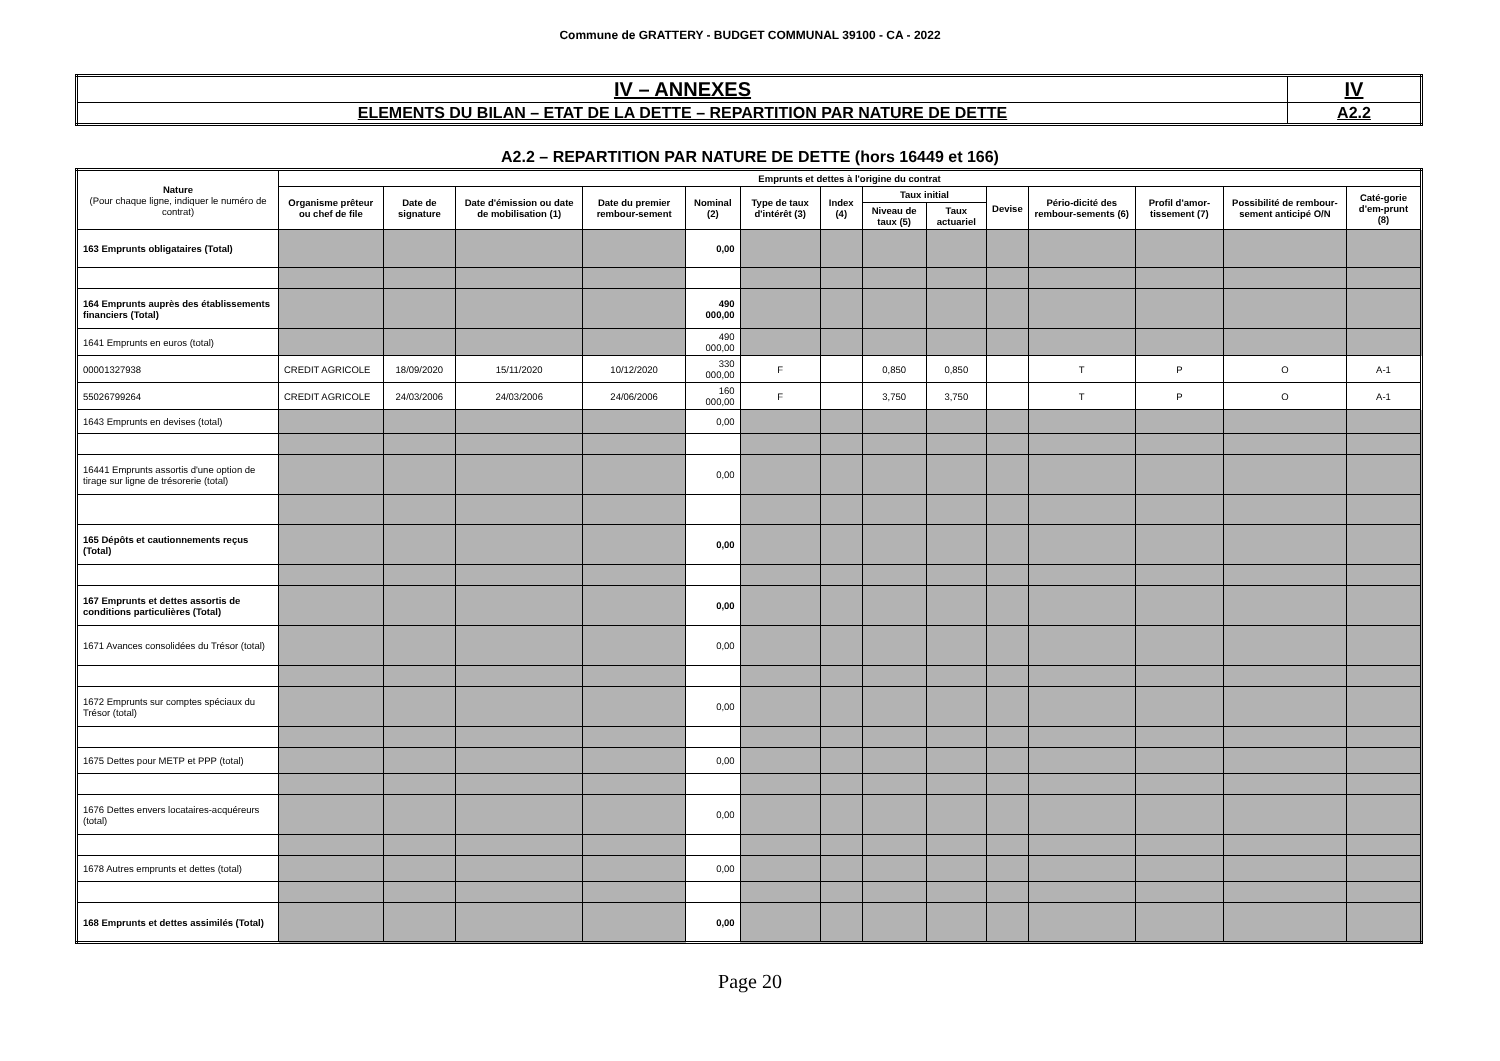Commune de GRATTERY - BUDGET COMMUNAL 39100 - CA - 2022
| IV – ANNEXES | IV |
| ELEMENTS DU BILAN – ETAT DE LA DETTE – REPARTITION PAR NATURE DE DETTE | A2.2 |
A2.2 – REPARTITION PAR NATURE DE DETTE (hors 16449 et 166)
| Nature (Pour chaque ligne, indiquer le numéro de contrat) | Emprunts et dettes à l'origine du contrat | | | | | | | | | | | | | |
| --- | --- | --- | --- | --- | --- | --- | --- | --- | --- | --- | --- | --- | --- | --- |
| | Organisme prêteur ou chef de file | Date de signature | Date d'émission ou date de mobilisation (1) | Date du premier rembour-sement | Nominal (2) | Type de taux d'intérêt (3) | Index (4) | Taux initial | | Devise | Pério-dicité des rembour-sements (6) | Profil d'amor-tissement (7) | Possibilité de rembour-sement anticipé O/N | Caté-gorie d'em-prunt (8) |
| | | | | | | | | Niveau de taux (5) | Taux actuariel | | | | | |
| 163 Emprunts obligataires (Total) | | | | | 0,00 | | | | | | | | | |
| 164 Emprunts auprès des établissements financiers (Total) | | | | | 490 000,00 | | | | | | | | | |
| 1641 Emprunts en euros (total) | | | | | 490 000,00 | | | | | | | | | |
| 00001327938 | CREDIT AGRICOLE | 18/09/2020 | 15/11/2020 | 10/12/2020 | 330 000,00 | F | | 0,850 | 0,850 | | T | P | O | A-1 |
| 55026799264 | CREDIT AGRICOLE | 24/03/2006 | 24/03/2006 | 24/06/2006 | 160 000,00 | F | | 3,750 | 3,750 | | T | P | O | A-1 |
| 1643 Emprunts en devises (total) | | | | | 0,00 | | | | | | | | | |
| 16441 Emprunts assortis d'une option de tirage sur ligne de trésorerie (total) | | | | | 0,00 | | | | | | | | | |
| 165 Dépôts et cautionnements reçus (Total) | | | | | 0,00 | | | | | | | | | |
| 167 Emprunts et dettes assortis de conditions particulières (Total) | | | | | 0,00 | | | | | | | | | |
| 1671 Avances consolidées du Trésor (total) | | | | | 0,00 | | | | | | | | | |
| 1672 Emprunts sur comptes spéciaux du Trésor (total) | | | | | 0,00 | | | | | | | | | |
| 1675 Dettes pour METP et PPP (total) | | | | | 0,00 | | | | | | | | | |
| 1676 Dettes envers locataires-acquéreurs (total) | | | | | 0,00 | | | | | | | | | |
| 1678 Autres emprunts et dettes (total) | | | | | 0,00 | | | | | | | | | |
| 168 Emprunts et dettes assimilés (Total) | | | | | 0,00 | | | | | | | | | |
Page 20